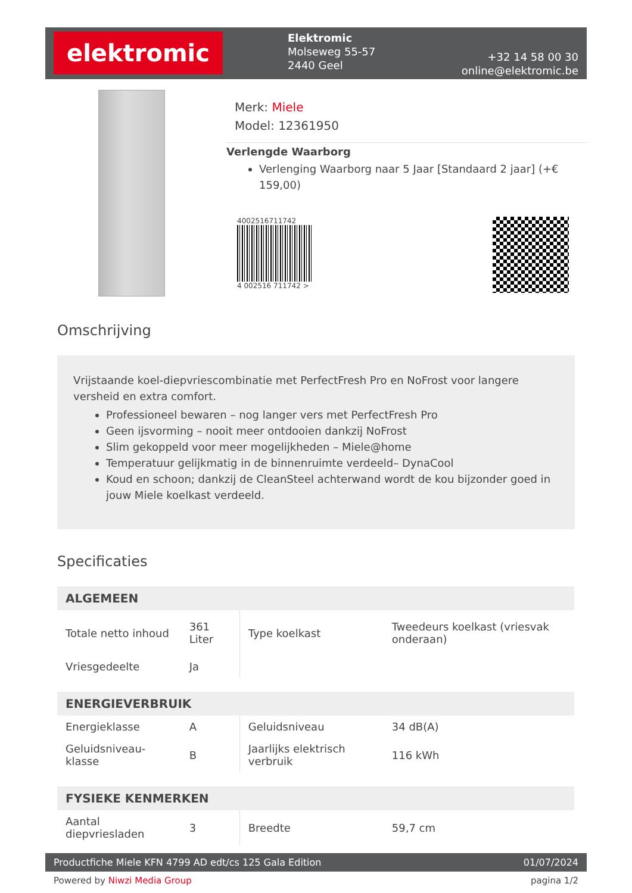elektromic
Elektromic
Molseweg 55-57
2440 Geel
+32 14 58 00 30
online@elektromic.be
Merk: Miele
Model: 12361950
Verlengde Waarborg
Verlenging Waarborg naar 5 Jaar [Standaard 2 jaar] (+€ 159,00)
4002516711742
4 002516 711742 >
Omschrijving
Vrijstaande koel-diepvriescombinatie met PerfectFresh Pro en NoFrost voor langere versheid en extra comfort.
Professioneel bewaren – nog langer vers met PerfectFresh Pro
Geen ijsvorming – nooit meer ontdooien dankzij NoFrost
Slim gekoppeld voor meer mogelijkheden – Miele@home
Temperatuur gelijkmatig in de binnenruimte verdeeld– DynaCool
Koud en schoon; dankzij de CleanSteel achterwand wordt de kou bijzonder goed in jouw Miele koelkast verdeeld.
Specificaties
| ALGEMEEN | | | |
| --- | --- | --- | --- |
| Totale netto inhoud | 361 Liter | Type koelkast | Tweedeurs koelkast (vriesvak onderaan) |
| Vriesgedeelte | Ja | | |
| ENERGIEVERBRUIK | | | |
| Energieklasse | A | Geluidsniveau | 34 dB(A) |
| Geluidsniveau-klasse | B | Jaarlijks elektrisch verbruik | 116 kWh |
| FYSIEKE KENMERKEN | | | |
| Aantal diepvriesladen | 3 | Breedte | 59,7 cm |
Productfiche Miele KFN 4799 AD edt/cs 125 Gala Edition 01/07/2024
Powered by Niwzi Media Group pagina 1/2